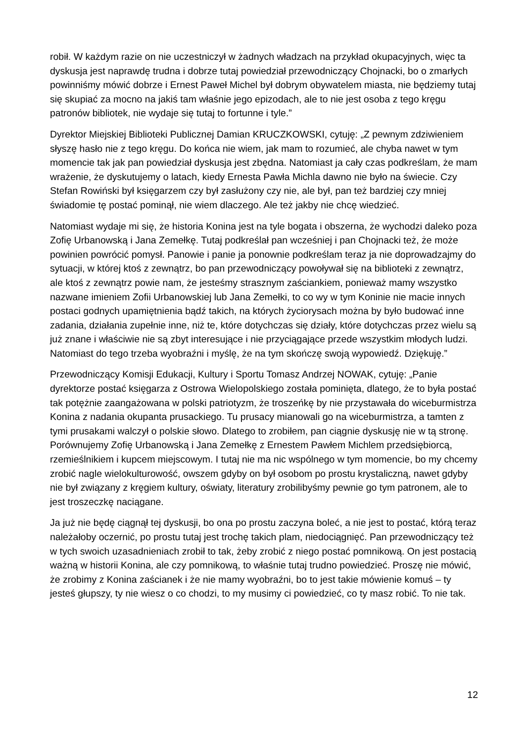robił. W każdym razie on nie uczestniczył w żadnych władzach na przykład okupacyjnych, więc ta dyskusja jest naprawdę trudna i dobrze tutaj powiedział przewodniczący Chojnacki, bo o zmarłych powinniśmy mówić dobrze i Ernest Paweł Michel był dobrym obywatelem miasta, nie będziemy tutaj się skupiać za mocno na jakiś tam właśnie jego epizodach, ale to nie jest osoba z tego kręgu patronów bibliotek, nie wydaje się tutaj to fortunne i tyle.”
Dyrektor Miejskiej Biblioteki Publicznej Damian KRUCZKOWSKI, cytuję: „Z pewnym zdziwieniem słyszę hasło nie z tego kręgu. Do końca nie wiem, jak mam to rozumieć, ale chyba nawet w tym momencie tak jak pan powiedział dyskusja jest zbędna. Natomiast ja cały czas podkreślam, że mam wrażenie, że dyskutujemy o latach, kiedy Ernesta Pawła Michla dawno nie było na świecie. Czy Stefan Rowiński był księgarzem czy był zasłużony czy nie, ale był, pan też bardziej czy mniej świadomie tę postać pominął, nie wiem dlaczego. Ale też jakby nie chcę wiedzieć.
Natomiast wydaje mi się, że historia Konina jest na tyle bogata i obszerna, że wychodzi daleko poza Zofię Urbanowską i Jana Zemełkę. Tutaj podkreślał pan wcześniej i pan Chojnacki też, że może powinien powrócić pomysł. Panowie i panie ja ponownie podkreślam teraz ja nie doprowadzajmy do sytuacji, w której ktoś z zewnątrz, bo pan przewodniczący powoływał się na biblioteki z zewnątrz, ale ktoś z zewnątrz powie nam, że jesteśmy strasznym zaściankiem, ponieważ mamy wszystko nazwane imieniem Zofii Urbanowskiej lub Jana Zemełki, to co wy w tym Koninie nie macie innych postaci godnych upamiętnienia bądź takich, na których życiorysach można by było budować inne zadania, działania zupełnie inne, niż te, które dotychczas się działy, które dotychczas przez wielu są już znane i właściwie nie są zbyt interesujące i nie przyciągające przede wszystkim młodych ludzi. Natomiast do tego trzeba wyobraźni i myślę, że na tym skończę swoją wypowiedź. Dziękuję.”
Przewodniczący Komisji Edukacji, Kultury i Sportu Tomasz Andrzej NOWAK, cytuję: „Panie dyrektorze postać księgarza z Ostrowa Wielopolskiego została pominięta, dlatego, że to była postać tak potężnie zaangażowana w polski patriotyzm, że troszeńkę by nie przystawała do wiceburmistrza Konina z nadania okupanta prusackiego. Tu prusacy mianowali go na wiceburmistrza, a tamten z tymi prusakami walczył o polskie słowo. Dlatego to zrobiłem, pan ciągnie dyskusję nie w tą stronę. Porównujemy Zofię Urbanowską i Jana Zemełkę z Ernestem Pawłem Michlem przedsiębiorcą, rzemieślnikiem i kupcem miejscowym. I tutaj nie ma nic wspólnego w tym momencie, bo my chcemy zrobić nagle wielokulturowość, owszem gdyby on był osobom po prostu krystaliczną, nawet gdyby nie był związany z kręgiem kultury, oświaty, literatury zrobilibyśmy pewnie go tym patronem, ale to jest troszeczkę naciągane.
Ja już nie będę ciągnął tej dyskusji, bo ona po prostu zaczyna boleć, a nie jest to postać, którą teraz należałoby oczernić, po prostu tutaj jest trochę takich plam, niedociągnięć. Pan przewodniczący też w tych swoich uzasadnieniach zrobił to tak, żeby zrobić z niego postać pomnikową. On jest postacią ważną w historii Konina, ale czy pomnikową, to właśnie tutaj trudno powiedzieć. Proszę nie mówić, że zrobimy z Konina zaścianek i że nie mamy wyobraźni, bo to jest takie mówienie komuś – ty jesteś głupszy, ty nie wiesz o co chodzi, to my musimy ci powiedzieć, co ty masz robić. To nie tak.
12